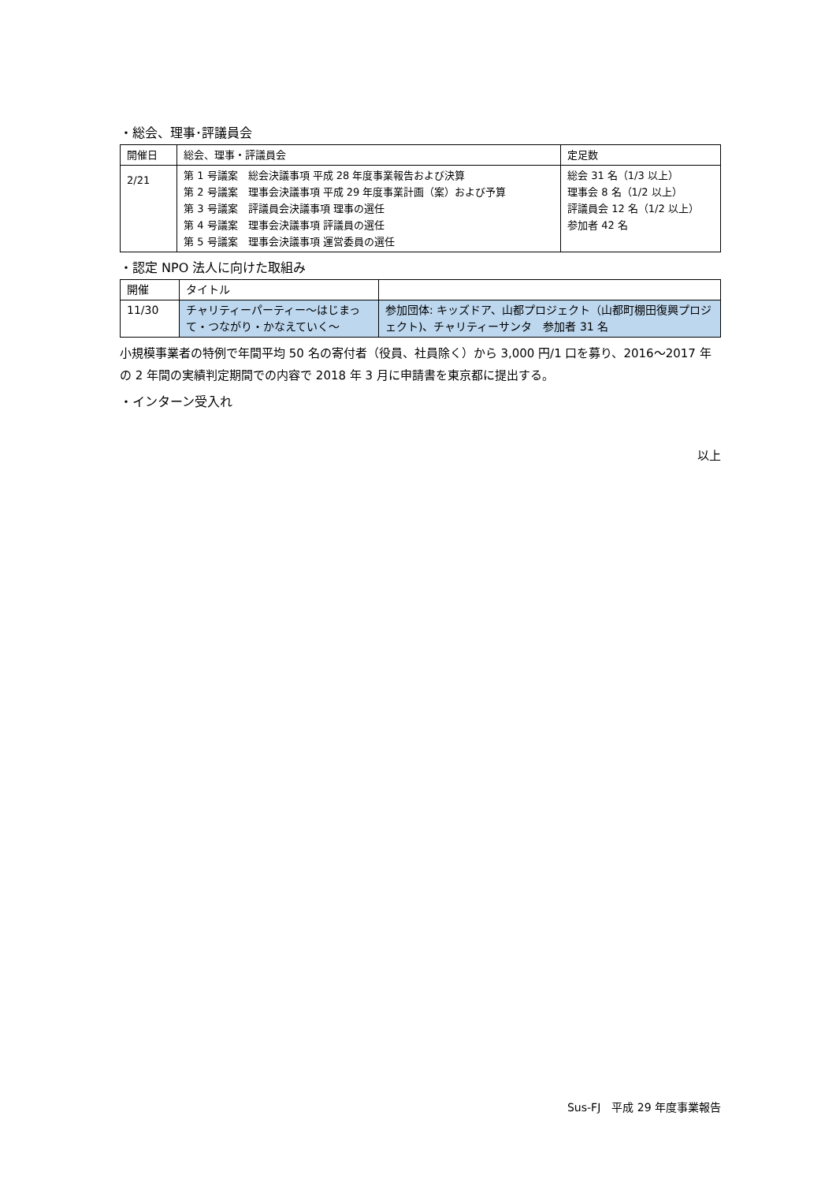・総会、理事･評議員会
| 開催日 | 総会、理事・評議員会 | 定足数 |
| 2/21 | 第 1 号議案 総会決議事項 平成 28 年度事業報告および決算 第 2 号議案 理事会決議事項 平成 29 年度事業計画（案）および予算 第 3 号議案 評議員会決議事項 理事の選任 第 4 号議案 理事会決議事項 評議員の選任 第 5 号議案 理事会決議事項 運営委員の選任 | 総会 31 名（1/3 以上） 理事会 8 名（1/2 以上） 評議員会 12 名（1/2 以上） 参加者 42 名 |
・認定 NPO 法人に向けた取組み
| 開催 | タイトル | |
| 11/30 | チャリティーパーティー～はじまって・つながり・かなえていく～ | 参加団体: キッズドア、山都プロジェクト（山都町棚田復興プロジェクト)、チャリティーサンタ 参加者 31 名 |
小規模事業者の特例で年間平均 50 名の寄付者（役員、社員除く）から 3,000 円/1 口を募り、2016～2017 年の 2 年間の実績判定期間での内容で 2018 年 3 月に申請書を東京都に提出する。
・インターン受入れ
以上
Sus-FJ　平成 29 年度事業報告